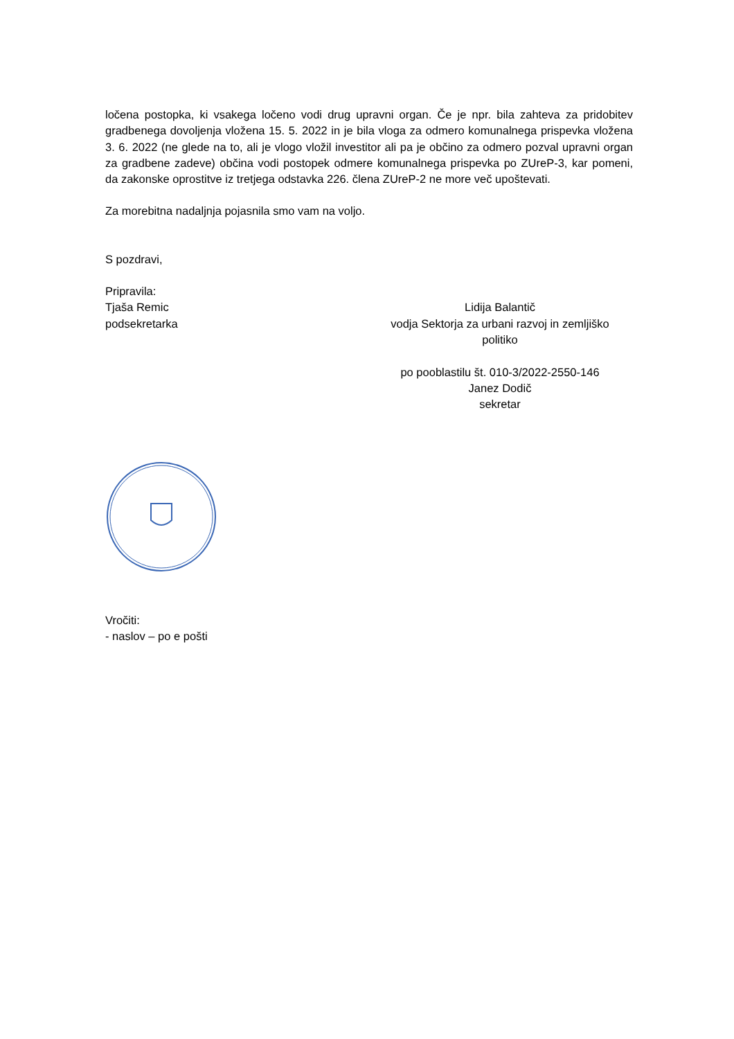ločena postopka, ki vsakega ločeno vodi drug upravni organ. Če je npr. bila zahteva za pridobitev gradbenega dovoljenja vložena 15. 5. 2022 in je bila vloga za odmero komunalnega prispevka vložena 3. 6. 2022 (ne glede na to, ali je vlogo vložil investitor ali pa je občino za odmero pozval upravni organ za gradbene zadeve) občina vodi postopek odmere komunalnega prispevka po ZUreP-3, kar pomeni, da zakonske oprostitve iz tretjega odstavka 226. člena ZUreP-2 ne more več upoštevati.
Za morebitna nadaljnja pojasnila smo vam na voljo.
S pozdravi,
Pripravila:
Tjaša Remic
podsekretarka
Lidija Balantič
vodja Sektorja za urbani razvoj in zemljiško politiko
po pooblastilu št. 010-3/2022-2550-146
Janez Dodič
sekretar
Vročiti:
- naslov – po e pošti